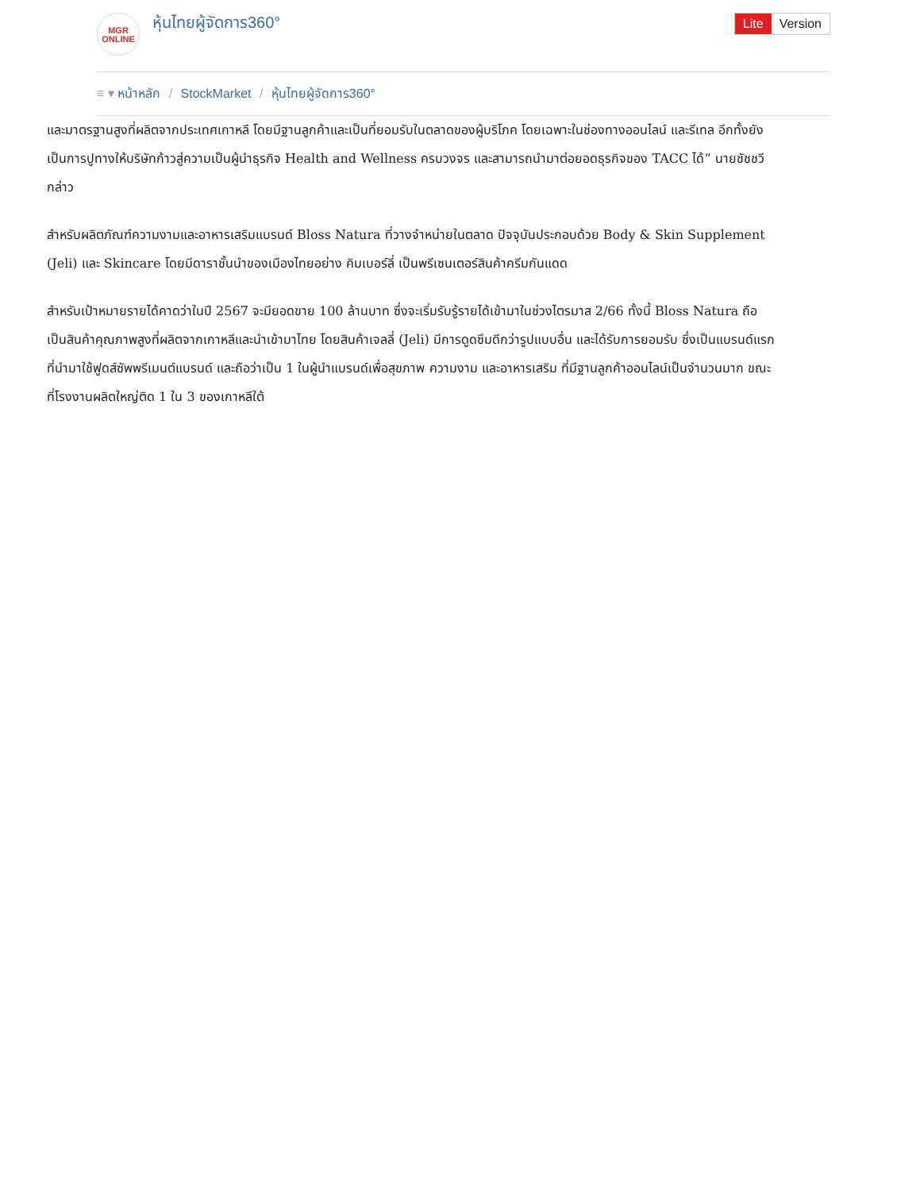MGR
ONLINE
หุ้นไทยผู้จัดการ360° Lite Version
≡ ▾ หน้าหลัก / StockMarket / หุ้นไทยผู้จัดการ360°
และมาตรฐานสูงที่ผลิตจากประเทศเกาหลี โดยมีฐานลูกค้าและเป็นที่ยอมรับในตลาดของผู้บริโภค โดยเฉพาะในช่องทางออนไลน์ และรีเทล อีกทั้งยังเป็นการปูทางให้บริษัทก้าวสู่ความเป็นผู้นำธุรกิจ Health and Wellness ครบวงจร และสามารถนำมาต่อยอดธุรกิจของ TACC ได้” นายชัชชวี กล่าว
สำหรับผลิตภัณฑ์ความงามและอาหารเสริมแบรนด์ Bloss Natura ที่วางจำหน่ายในตลาด ปัจจุบันประกอบด้วย Body & Skin Supplement (Jeli) และ Skincare โดยมีดาราชั้นนำของเมืองไทยอย่าง คิมเบอร์ลี่ เป็นพรีเซนเตอร์สินค้าครีมกันแดด
สำหรับเป้าหมายรายได้คาดว่าในปี 2567 จะมียอดขาย 100 ล้านบาท ซึ่งจะเริ่มรับรู้รายได้เข้ามาในช่วงไตรมาส 2/66 ทั้งนี้ Bloss Natura ถือเป็นสินค้าคุณภาพสูงที่ผลิตจากเกาหลีและนำเข้ามาไทย โดยสินค้าเจลลี่ (Jeli) มีการดูดซึมดีกว่ารูปแบบอื่น และได้รับการยอมรับ ซึ่งเป็นแบรนด์แรกที่นำมาใช้ฟูดส์ซัพพรีเมนต์แบรนด์ และถือว่าเป็น 1 ในผู้นำแบรนด์เพื่อสุขภาพ ความงาม และอาหารเสริม ที่มีฐานลูกค้าออนไลน์เป็นจำนวนมาก ขณะที่โรงงานผลิตใหญ่ติด 1 ใน 3 ของเกาหลีใต้